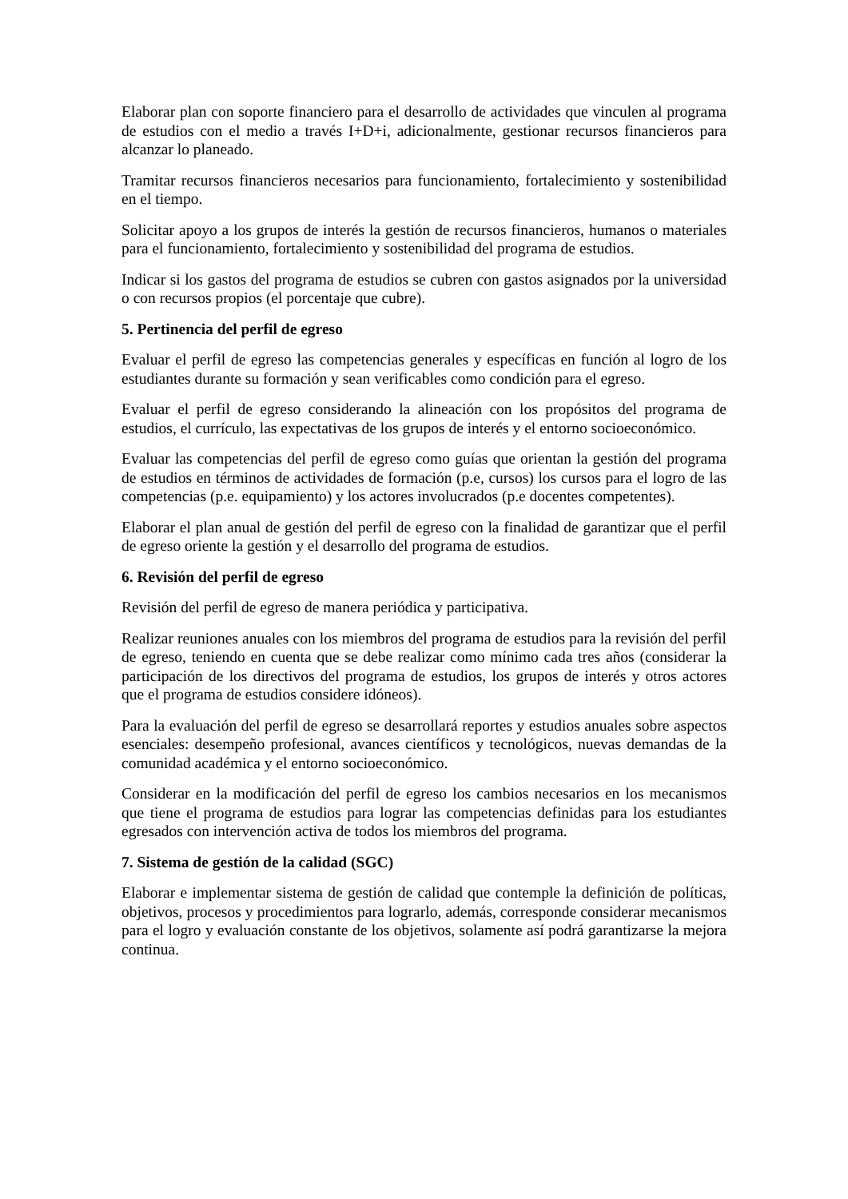Elaborar plan con soporte financiero para el desarrollo de actividades que vinculen al programa de estudios con el medio a través I+D+i, adicionalmente, gestionar recursos financieros para alcanzar lo planeado.
Tramitar recursos financieros necesarios para funcionamiento, fortalecimiento y sostenibilidad en el tiempo.
Solicitar apoyo a los grupos de interés la gestión de recursos financieros, humanos o materiales para el funcionamiento, fortalecimiento y sostenibilidad del programa de estudios.
Indicar si los gastos del programa de estudios se cubren con gastos asignados por la universidad o con recursos propios (el porcentaje que cubre).
5. Pertinencia del perfil de egreso
Evaluar el perfil de egreso las competencias generales y específicas en función al logro de los estudiantes durante su formación y sean verificables como condición para el egreso.
Evaluar el perfil de egreso considerando la alineación con los propósitos del programa de estudios, el currículo, las expectativas de los grupos de interés y el entorno socioeconómico.
Evaluar las competencias del perfil de egreso como guías que orientan la gestión del programa de estudios en términos de actividades de formación (p.e, cursos) los cursos para el logro de las competencias (p.e. equipamiento) y los actores involucrados (p.e docentes competentes).
Elaborar el plan anual de gestión del perfil de egreso con la finalidad de garantizar que el perfil de egreso oriente la gestión y el desarrollo del programa de estudios.
6. Revisión del perfil de egreso
Revisión del perfil de egreso de manera periódica y participativa.
Realizar reuniones anuales con los miembros del programa de estudios para la revisión del perfil de egreso, teniendo en cuenta que se debe realizar como mínimo cada tres años (considerar la participación de los directivos del programa de estudios, los grupos de interés y otros actores que el programa de estudios considere idóneos).
Para la evaluación del perfil de egreso se desarrollará reportes y estudios anuales sobre aspectos esenciales: desempeño profesional, avances científicos y tecnológicos, nuevas demandas de la comunidad académica y el entorno socioeconómico.
Considerar en la modificación del perfil de egreso los cambios necesarios en los mecanismos que tiene el programa de estudios para lograr las competencias definidas para los estudiantes egresados con intervención activa de todos los miembros del programa.
7. Sistema de gestión de la calidad (SGC)
Elaborar e implementar sistema de gestión de calidad que contemple la definición de políticas, objetivos, procesos y procedimientos para lograrlo, además, corresponde considerar mecanismos para el logro y evaluación constante de los objetivos, solamente así podrá garantizarse la mejora continua.